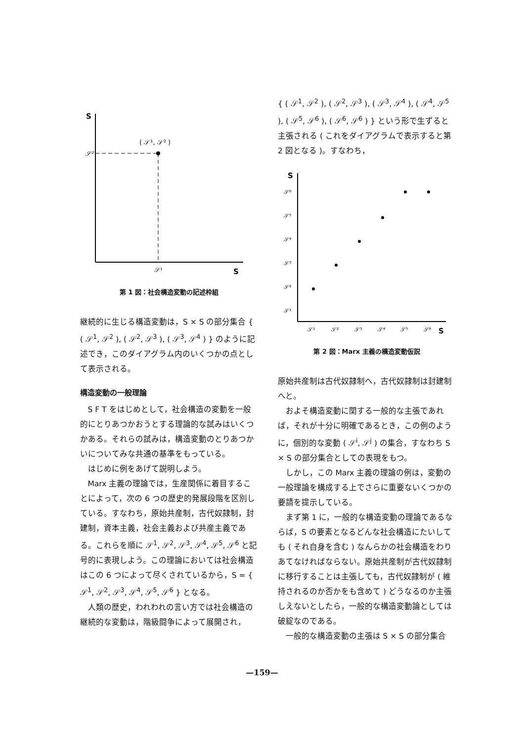S
𝒮²
( 𝒮¹, 𝒮² )
𝒮¹
S
第 1 図：社会構造変動の記述枠組
継続的に生じる構造変動は，S × S の部分集合 { ( 𝒮<sup>1</sup>, 𝒮<sup>2</sup> ), ( 𝒮<sup>2</sup>, 𝒮<sup>3</sup> ), ( 𝒮<sup>3</sup>, 𝒮<sup>4</sup> ) } のように記述でき，このダイアグラム内のいくつかの点として表示される。
構造変動の一般理論
S F T をはじめとして，社会構造の変動を一般的にとりあつかおうとする理論的な試みはいくつかある。それらの試みは，構造変動のとりあつかいについてみな共通の基準をもっている。
はじめに例をあげて説明しよう。
Marx 主義の理論では，生産関係に着目することによって，次の 6 つの歴史的発展段階を区別している。すなわち，原始共産制，古代奴隷制，封建制，資本主義，社会主義および共産主義である。これらを順に 𝒮<sup>1</sup>, 𝒮<sup>2</sup>, 𝒮<sup>3</sup>, 𝒮<sup>4</sup>, 𝒮<sup>5</sup>, 𝒮<sup>6</sup> と記号的に表現しよう。この理論においては社会構造はこの 6 つによって尽くされているから，S = { 𝒮<sup>1</sup>, 𝒮<sup>2</sup>, 𝒮<sup>3</sup>, 𝒮<sup>4</sup>, 𝒮<sup>5</sup>, 𝒮<sup>6</sup> } となる。
人類の歴史，われわれの言い方では社会構造の継続的な変動は，階級闘争によって展開され，
{ ( 𝒮<sup>1</sup>, 𝒮<sup>2</sup> ), ( 𝒮<sup>2</sup>, 𝒮<sup>3</sup> ), ( 𝒮<sup>3</sup>, 𝒮<sup>4</sup> ), ( 𝒮<sup>4</sup>, 𝒮<sup>5</sup> ), ( 𝒮<sup>5</sup>, 𝒮<sup>6</sup> ), ( 𝒮<sup>6</sup>, 𝒮<sup>6</sup> ) } という形で生ずると主張される ( これをダイアグラムで表示すると第 2 図となる )。すなわち，
S
𝒮⁶
𝒮⁵
𝒮⁴
𝒮³
𝒮²
𝒮¹
𝒮¹
𝒮²
𝒮³
𝒮⁴
𝒮⁵
𝒮⁶
S
第 2 図：Marx 主義の構造変動仮説
原始共産制は古代奴隷制へ，古代奴隷制は封建制へと。
およそ構造変動に関する一般的な主張であれば，それが十分に明確であるとき，この例のように，個別的な変動 ( 𝒮<sup>i</sup>, 𝒮<sup>j</sup> ) の集合，すなわち S × S の部分集合としての表現をもつ。
しかし，この Marx 主義の理論の例は，変動の一般理論を構成する上でさらに重要ないくつかの要請を提示している。
まず第 1 に，一般的な構造変動の理論であるならば，S の要素となるどんな社会構造にたいしても ( それ自身を含む ) なんらかの社会構造をわりあてなければならない。原始共産制が古代奴隷制に移行することは主張しても，古代奴隷制が ( 維持されるのか否かをも含めて ) どうなるのか主張しえないとしたら，一般的な構造変動論としては破綻なのである。
一般的な構造変動の主張は S × S の部分集合
—159—